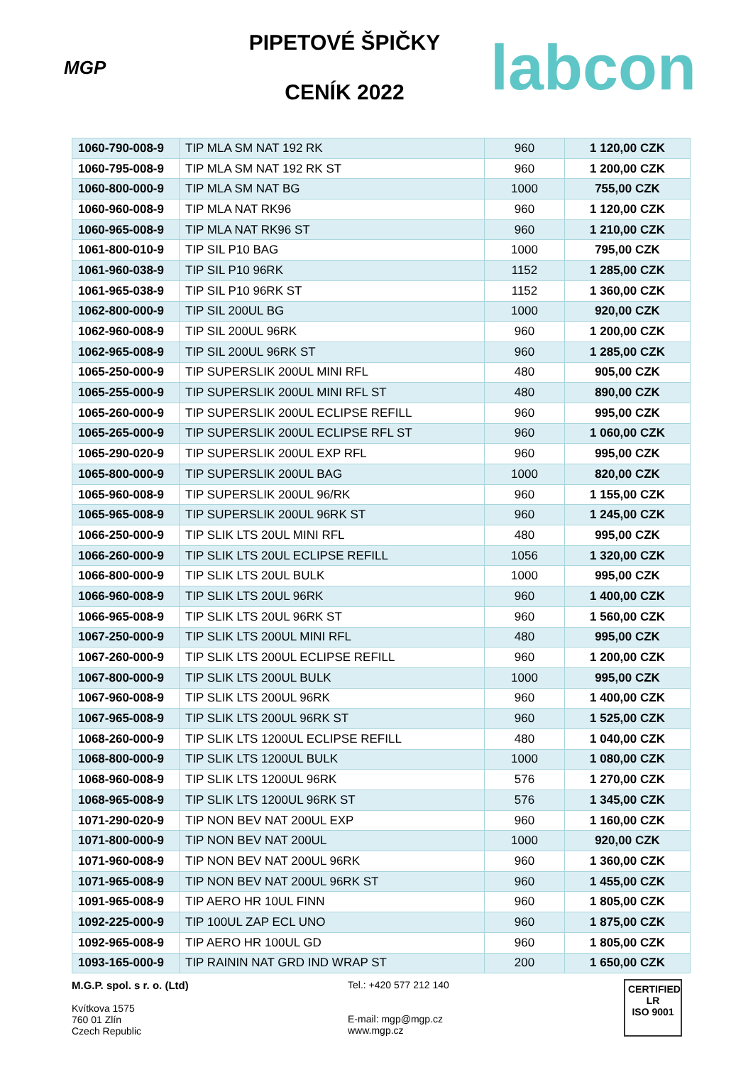MGP
PIPETOVÉ ŠPIČKY
CENÍK 2022
labcon
| 1060-790-008-9 | TIP MLA SM NAT 192 RK | 960 | 1 120,00 CZK |
| 1060-795-008-9 | TIP MLA SM NAT 192 RK ST | 960 | 1 200,00 CZK |
| 1060-800-000-9 | TIP MLA SM NAT BG | 1000 | 755,00 CZK |
| 1060-960-008-9 | TIP MLA NAT RK96 | 960 | 1 120,00 CZK |
| 1060-965-008-9 | TIP MLA NAT RK96 ST | 960 | 1 210,00 CZK |
| 1061-800-010-9 | TIP SIL P10 BAG | 1000 | 795,00 CZK |
| 1061-960-038-9 | TIP SIL P10 96RK | 1152 | 1 285,00 CZK |
| 1061-965-038-9 | TIP SIL P10 96RK ST | 1152 | 1 360,00 CZK |
| 1062-800-000-9 | TIP SIL 200UL BG | 1000 | 920,00 CZK |
| 1062-960-008-9 | TIP SIL 200UL 96RK | 960 | 1 200,00 CZK |
| 1062-965-008-9 | TIP SIL 200UL 96RK ST | 960 | 1 285,00 CZK |
| 1065-250-000-9 | TIP SUPERSLIK 200UL MINI RFL | 480 | 905,00 CZK |
| 1065-255-000-9 | TIP SUPERSLIK 200UL MINI RFL ST | 480 | 890,00 CZK |
| 1065-260-000-9 | TIP SUPERSLIK 200UL ECLIPSE REFILL | 960 | 995,00 CZK |
| 1065-265-000-9 | TIP SUPERSLIK 200UL ECLIPSE RFL ST | 960 | 1 060,00 CZK |
| 1065-290-020-9 | TIP SUPERSLIK 200UL EXP RFL | 960 | 995,00 CZK |
| 1065-800-000-9 | TIP SUPERSLIK 200UL BAG | 1000 | 820,00 CZK |
| 1065-960-008-9 | TIP SUPERSLIK 200UL 96/RK | 960 | 1 155,00 CZK |
| 1065-965-008-9 | TIP SUPERSLIK 200UL 96RK ST | 960 | 1 245,00 CZK |
| 1066-250-000-9 | TIP SLIK LTS 20UL MINI RFL | 480 | 995,00 CZK |
| 1066-260-000-9 | TIP SLIK LTS 20UL ECLIPSE REFILL | 1056 | 1 320,00 CZK |
| 1066-800-000-9 | TIP SLIK LTS 20UL BULK | 1000 | 995,00 CZK |
| 1066-960-008-9 | TIP SLIK LTS 20UL 96RK | 960 | 1 400,00 CZK |
| 1066-965-008-9 | TIP SLIK LTS 20UL 96RK ST | 960 | 1 560,00 CZK |
| 1067-250-000-9 | TIP SLIK LTS 200UL MINI RFL | 480 | 995,00 CZK |
| 1067-260-000-9 | TIP SLIK LTS 200UL ECLIPSE REFILL | 960 | 1 200,00 CZK |
| 1067-800-000-9 | TIP SLIK LTS 200UL BULK | 1000 | 995,00 CZK |
| 1067-960-008-9 | TIP SLIK LTS 200UL 96RK | 960 | 1 400,00 CZK |
| 1067-965-008-9 | TIP SLIK LTS 200UL 96RK ST | 960 | 1 525,00 CZK |
| 1068-260-000-9 | TIP SLIK LTS 1200UL ECLIPSE REFILL | 480 | 1 040,00 CZK |
| 1068-800-000-9 | TIP SLIK LTS 1200UL BULK | 1000 | 1 080,00 CZK |
| 1068-960-008-9 | TIP SLIK LTS 1200UL 96RK | 576 | 1 270,00 CZK |
| 1068-965-008-9 | TIP SLIK LTS 1200UL 96RK ST | 576 | 1 345,00 CZK |
| 1071-290-020-9 | TIP NON BEV NAT 200UL EXP | 960 | 1 160,00 CZK |
| 1071-800-000-9 | TIP NON BEV NAT 200UL | 1000 | 920,00 CZK |
| 1071-960-008-9 | TIP NON BEV NAT 200UL 96RK | 960 | 1 360,00 CZK |
| 1071-965-008-9 | TIP NON BEV NAT 200UL 96RK ST | 960 | 1 455,00 CZK |
| 1091-965-008-9 | TIP AERO HR 10UL FINN | 960 | 1 805,00 CZK |
| 1092-225-000-9 | TIP 100UL ZAP ECL UNO | 960 | 1 875,00 CZK |
| 1092-965-008-9 | TIP AERO HR 100UL GD | 960 | 1 805,00 CZK |
| 1093-165-000-9 | TIP RAININ NAT GRD IND WRAP ST | 200 | 1 650,00 CZK |
M.G.P. spol. s r. o. (Ltd)
Kvítkova 1575
760 01 Zlín
Czech Republic
Tel.: +420 577 212 140
E-mail: mgp@mgp.cz
www.mgp.cz
CERTIFIED
LR
ISO 9001